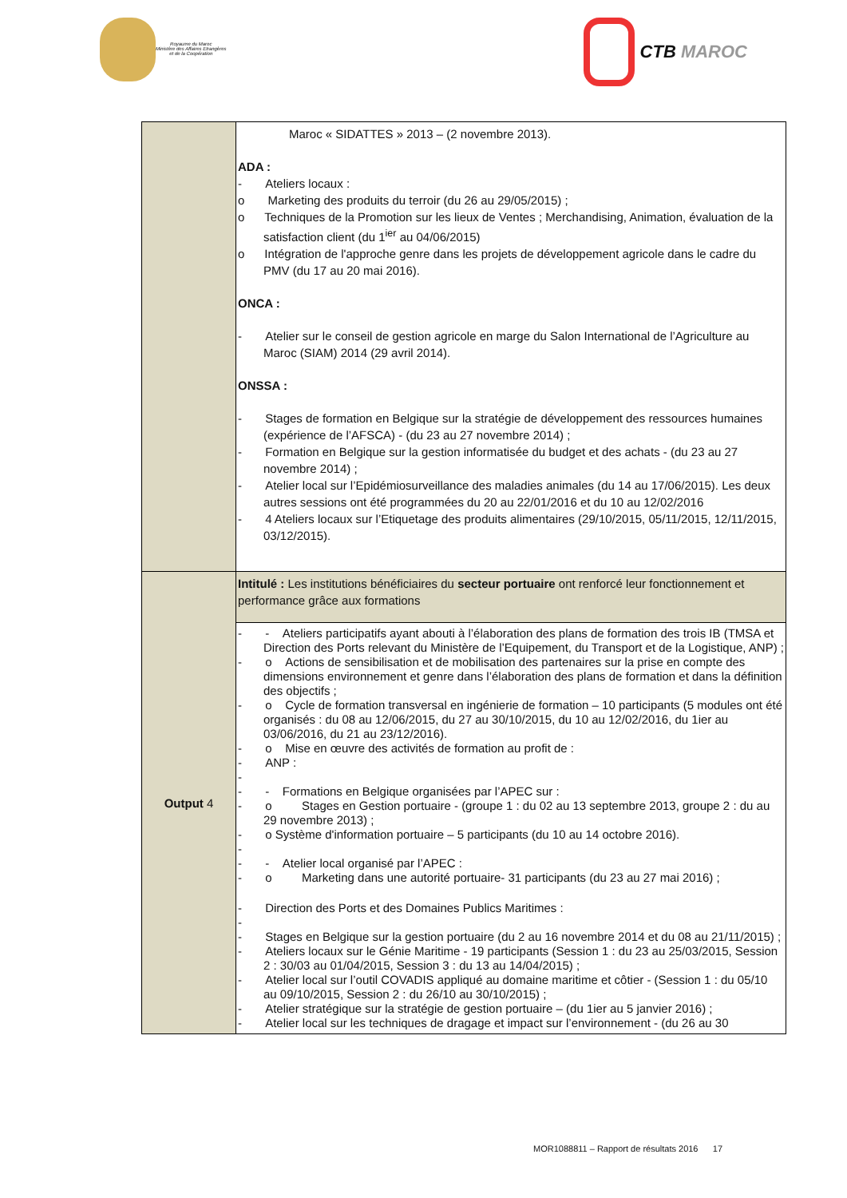Royaume du Maroc
Ministère des Affaires Etrangères
et de la Coopération
CTB MAROC
| | Maroc « SIDATTES » 2013 – (2 novembre 2013). ADA : - Ateliers locaux : o Marketing des produits du terroir (du 26 au 29/05/2015) ; o Techniques de la Promotion sur les lieux de Ventes ; Merchandising, Animation, évaluation de la satisfaction client (du 1<sup>ier</sup> au 04/06/2015) o Intégration de l'approche genre dans les projets de développement agricole dans le cadre du PMV (du 17 au 20 mai 2016). ONCA : - Atelier sur le conseil de gestion agricole en marge du Salon International de l’Agriculture au Maroc (SIAM) 2014 (29 avril 2014). ONSSA : - Stages de formation en Belgique sur la stratégie de développement des ressources humaines (expérience de l’AFSCA) - (du 23 au 27 novembre 2014) ; - Formation en Belgique sur la gestion informatisée du budget et des achats - (du 23 au 27 novembre 2014) ; - Atelier local sur l’Epidémiosurveillance des maladies animales (du 14 au 17/06/2015). Les deux autres sessions ont été programmées du 20 au 22/01/2016 et du 10 au 12/02/2016 - 4 Ateliers locaux sur l’Etiquetage des produits alimentaires (29/10/2015, 05/11/2015, 12/11/2015, 03/12/2015). |
| Output 4 | Intitulé : Les institutions bénéficiaires du secteur portuaire ont renforcé leur fonctionnement et performance grâce aux formations |
| | - - Ateliers participatifs ayant abouti à l’élaboration des plans de formation des trois IB (TMSA et Direction des Ports relevant du Ministère de l’Equipement, du Transport et de la Logistique, ANP) ; - o Actions de sensibilisation et de mobilisation des partenaires sur la prise en compte des dimensions environnement et genre dans l’élaboration des plans de formation et dans la définition des objectifs ; - o Cycle de formation transversal en ingénierie de formation – 10 participants (5 modules ont été organisés : du 08 au 12/06/2015, du 27 au 30/10/2015, du 10 au 12/02/2016, du 1ier au 03/06/2016, du 21 au 23/12/2016). - o Mise en œuvre des activités de formation au profit de : - ANP : - - - Formations en Belgique organisées par l’APEC sur : - o Stages en Gestion portuaire - (groupe 1 : du 02 au 13 septembre 2013, groupe 2 : du au 29 novembre 2013) ; - o Système d'information portuaire – 5 participants (du 10 au 14 octobre 2016). - - - Atelier local organisé par l’APEC : - o Marketing dans une autorité portuaire- 31 participants (du 23 au 27 mai 2016) ; - Direction des Ports et des Domaines Publics Maritimes : - - Stages en Belgique sur la gestion portuaire (du 2 au 16 novembre 2014 et du 08 au 21/11/2015) ; - Ateliers locaux sur le Génie Maritime - 19 participants (Session 1 : du 23 au 25/03/2015, Session 2 : 30/03 au 01/04/2015, Session 3 : du 13 au 14/04/2015) ; - Atelier local sur l’outil COVADIS appliqué au domaine maritime et côtier - (Session 1 : du 05/10 au 09/10/2015, Session 2 : du 26/10 au 30/10/2015) ; - Atelier stratégique sur la stratégie de gestion portuaire – (du 1ier au 5 janvier 2016) ; - Atelier local sur les techniques de dragage et impact sur l’environnement - (du 26 au 30 |
MOR1088811 – Rapport de résultats 2016 17